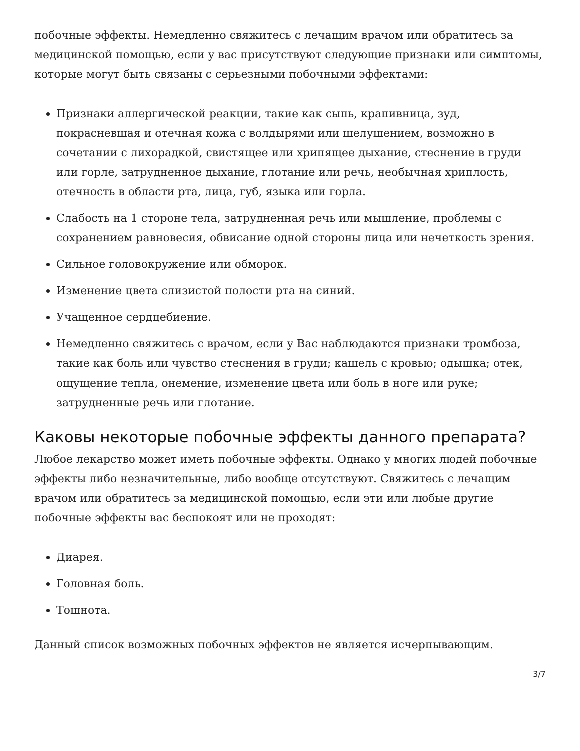побочные эффекты. Немедленно свяжитесь с лечащим врачом или обратитесь за медицинской помощью, если у вас присутствуют следующие признаки или симптомы, которые могут быть связаны с серьезными побочными эффектами:
Признаки аллергической реакции, такие как сыпь, крапивница, зуд, покрасневшая и отечная кожа с волдырями или шелушением, возможно в сочетании с лихорадкой, свистящее или хрипящее дыхание, стеснение в груди или горле, затрудненное дыхание, глотание или речь, необычная хриплость, отечность в области рта, лица, губ, языка или горла.
Слабость на 1 стороне тела, затрудненная речь или мышление, проблемы с сохранением равновесия, обвисание одной стороны лица или нечеткость зрения.
Сильное головокружение или обморок.
Изменение цвета слизистой полости рта на синий.
Учащенное сердцебиение.
Немедленно свяжитесь с врачом, если у Вас наблюдаются признаки тромбоза, такие как боль или чувство стеснения в груди; кашель с кровью; одышка; отек, ощущение тепла, онемение, изменение цвета или боль в ноге или руке; затрудненные речь или глотание.
Каковы некоторые побочные эффекты данного препарата?
Любое лекарство может иметь побочные эффекты. Однако у многих людей побочные эффекты либо незначительные, либо вообще отсутствуют. Свяжитесь с лечащим врачом или обратитесь за медицинской помощью, если эти или любые другие побочные эффекты вас беспокоят или не проходят:
Диарея.
Головная боль.
Тошнота.
Данный список возможных побочных эффектов не является исчерпывающим.
3/7